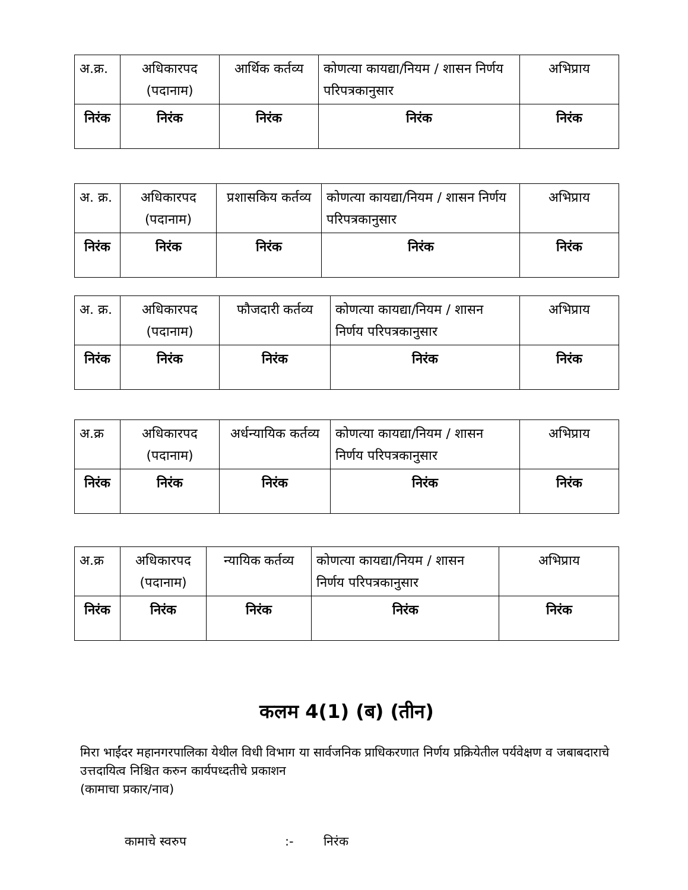| अ.क्र. | अधिकारपद (पदानाम) | आर्थिक कर्तव्य | कोणत्या कायद्या/नियम / शासन निर्णय परिपत्रकानुसार | अभिप्राय |
| --- | --- | --- | --- | --- |
| निरंक | निरंक | निरंक | निरंक | निरंक |
| अ. क्र. | अधिकारपद (पदानाम) | प्रशासकिय कर्तव्य | कोणत्या कायद्या/नियम / शासन निर्णय परिपत्रकानुसार | अभिप्राय |
| --- | --- | --- | --- | --- |
| निरंक | निरंक | निरंक | निरंक | निरंक |
| अ. क्र. | अधिकारपद (पदानाम) | फौजदारी कर्तव्य | कोणत्या कायद्या/नियम / शासन निर्णय परिपत्रकानुसार | अभिप्राय |
| --- | --- | --- | --- | --- |
| निरंक | निरंक | निरंक | निरंक | निरंक |
| अ.क्र | अधिकारपद (पदानाम) | अर्धन्यायिक कर्तव्य | कोणत्या कायद्या/नियम / शासन निर्णय परिपत्रकानुसार | अभिप्राय |
| --- | --- | --- | --- | --- |
| निरंक | निरंक | निरंक | निरंक | निरंक |
| अ.क्र | अधिकारपद (पदानाम) | न्यायिक कर्तव्य | कोणत्या कायद्या/नियम / शासन निर्णय परिपत्रकानुसार | अभिप्राय |
| --- | --- | --- | --- | --- |
| निरंक | निरंक | निरंक | निरंक | निरंक |
कलम 4(1) (ब) (तीन)
मिरा भाईंदर महानगरपालिका येथील विधी विभाग या सार्वजनिक प्राधिकरणात निर्णय प्रक्रियेतील पर्यवेक्षण व जबाबदाराचे उत्तदायित्व निश्चित करुन कार्यपध्दतीचे प्रकाशन
(कामाचा प्रकार/नाव)
कामाचे स्वरुप:- निरंक